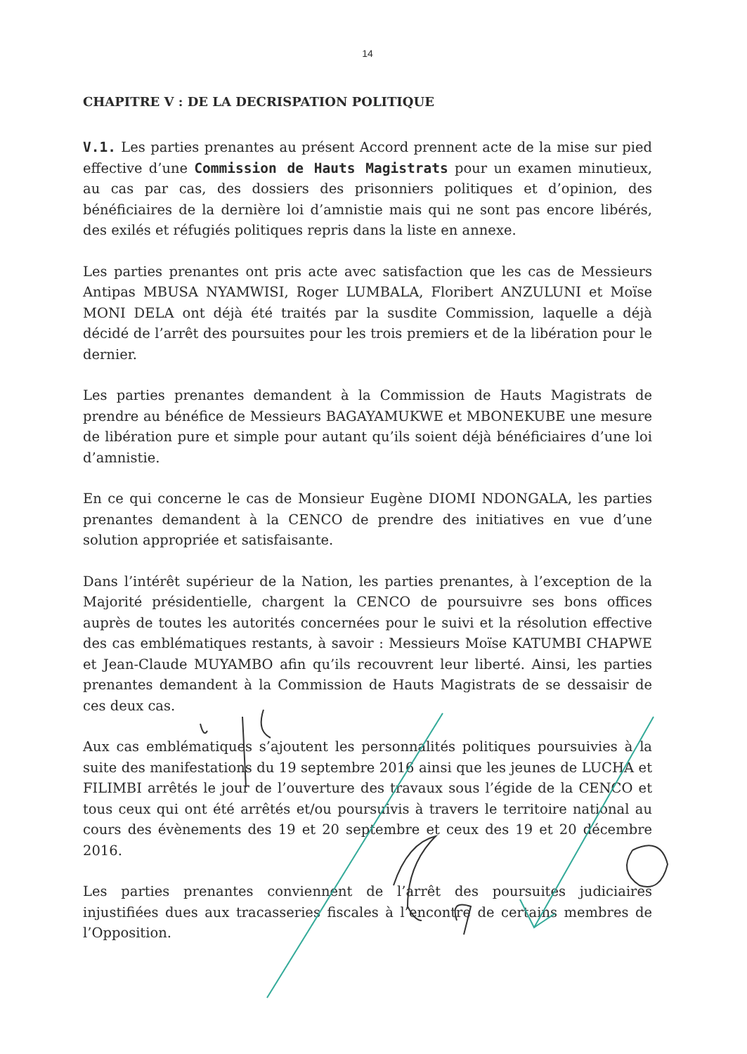14
CHAPITRE V : DE LA DECRISPATION POLITIQUE
V.1. Les parties prenantes au présent Accord prennent acte de la mise sur pied effective d’une Commission de Hauts Magistrats pour un examen minutieux, au cas par cas, des dossiers des prisonniers politiques et d’opinion, des bénéficiaires de la dernière loi d’amnistie mais qui ne sont pas encore libérés, des exilés et réfugiés politiques repris dans la liste en annexe.
Les parties prenantes ont pris acte avec satisfaction que les cas de Messieurs Antipas MBUSA NYAMWISI, Roger LUMBALA, Floribert ANZULUNI et Moïse MONI DELA ont déjà été traités par la susdite Commission, laquelle a déjà décidé de l’arrêt des poursuites pour les trois premiers et de la libération pour le dernier.
Les parties prenantes demandent à la Commission de Hauts Magistrats de prendre au bénéfice de Messieurs BAGAYAMUKWE et MBONEKUBE une mesure de libération pure et simple pour autant qu’ils soient déjà bénéficiaires d’une loi d’amnistie.
En ce qui concerne le cas de Monsieur Eugène DIOMI NDONGALA, les parties prenantes demandent à la CENCO de prendre des initiatives en vue d’une solution appropriée et satisfaisante.
Dans l’intérêt supérieur de la Nation, les parties prenantes, à l’exception de la Majorité présidentielle, chargent la CENCO de poursuivre ses bons offices auprès de toutes les autorités concernées pour le suivi et la résolution effective des cas emblématiques restants, à savoir : Messieurs Moïse KATUMBI CHAPWE et Jean-Claude MUYAMBO afin qu’ils recouvrent leur liberté. Ainsi, les parties prenantes demandent à la Commission de Hauts Magistrats de se dessaisir de ces deux cas.
Aux cas emblématiques s’ajoutent les personnalités politiques poursuivies à la suite des manifestations du 19 septembre 2016 ainsi que les jeunes de LUCHA et FILIMBI arrêtés le jour de l’ouverture des travaux sous l’égide de la CENCO et tous ceux qui ont été arrêtés et/ou poursuivis à travers le territoire national au cours des évènements des 19 et 20 septembre et ceux des 19 et 20 décembre 2016.
Les parties prenantes conviennent de l’arrêt des poursuites judiciaires injustifiées dues aux tracasseries fiscales à l’encontre de certains membres de l’Opposition.